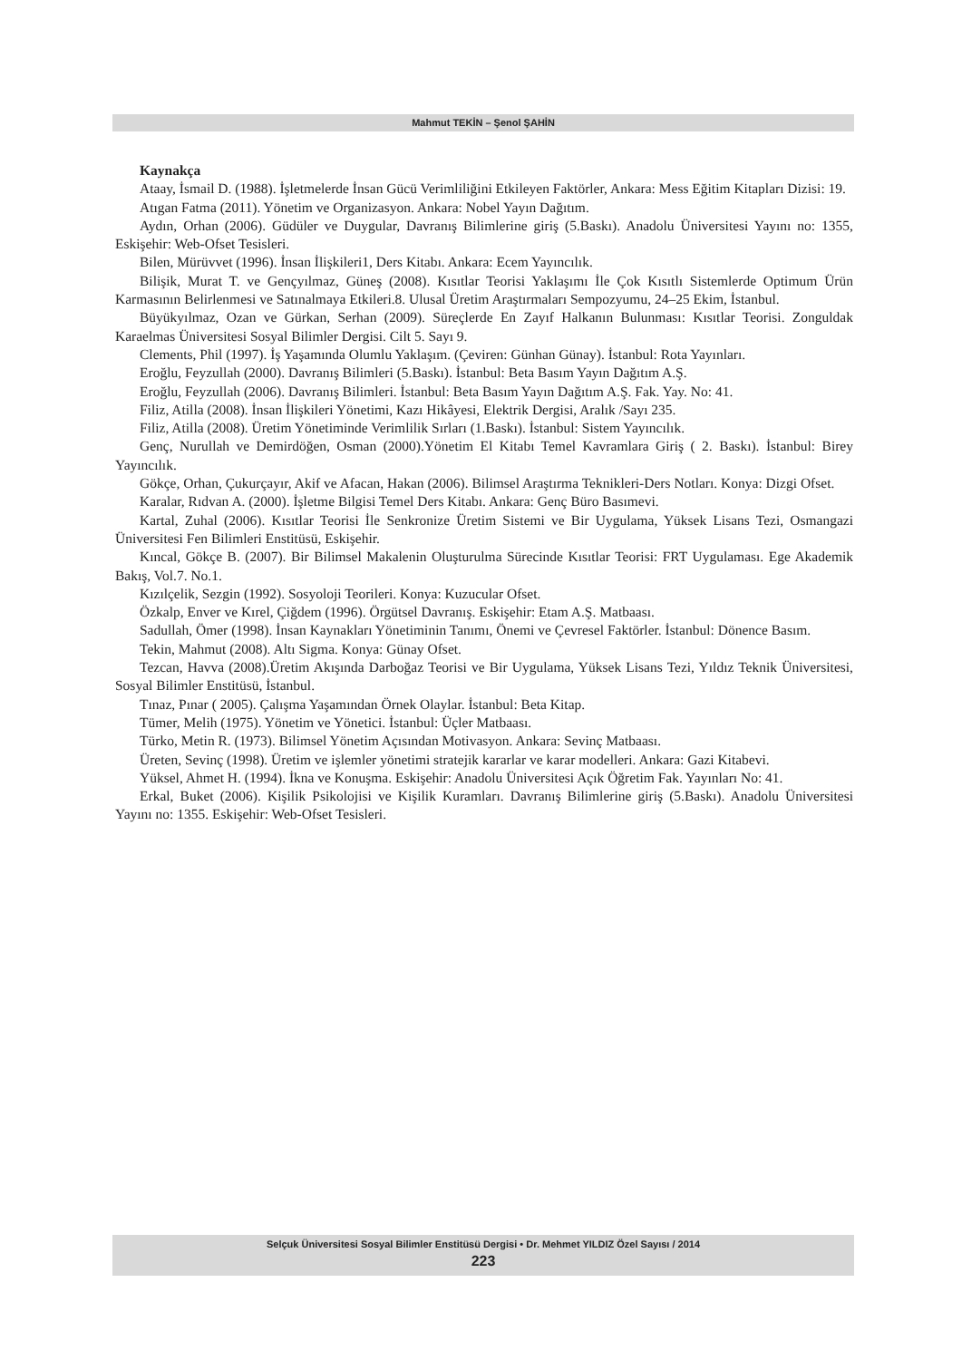Mahmut TEKİN – Şenol ŞAHİN
Kaynakça
Ataay, İsmail D. (1988). İşletmelerde İnsan Gücü Verimliliğini Etkileyen Faktörler, Ankara: Mess Eğitim Kitapları Dizisi: 19.
Atıgan Fatma (2011). Yönetim ve Organizasyon. Ankara: Nobel Yayın Dağıtım.
Aydın, Orhan (2006). Güdüler ve Duygular, Davranış Bilimlerine giriş (5.Baskı). Anadolu Üniversitesi Yayını no: 1355, Eskişehir: Web-Ofset Tesisleri.
Bilen, Mürüvvet (1996). İnsan İlişkileri1, Ders Kitabı. Ankara: Ecem Yayıncılık.
Bilişik, Murat T. ve Gençyılmaz, Güneş (2008). Kısıtlar Teorisi Yaklaşımı İle Çok Kısıtlı Sistemlerde Optimum Ürün Karmasının Belirlenmesi ve Satınalmaya Etkileri.8. Ulusal Üretim Araştırmaları Sempozyumu, 24–25 Ekim, İstanbul.
Büyükyılmaz, Ozan ve Gürkan, Serhan (2009). Süreçlerde En Zayıf Halkanın Bulunması: Kısıtlar Teorisi. Zonguldak Karaelmas Üniversitesi Sosyal Bilimler Dergisi. Cilt 5. Sayı 9.
Clements, Phil (1997). İş Yaşamında Olumlu Yaklaşım. (Çeviren: Günhan Günay). İstanbul: Rota Yayınları.
Eroğlu, Feyzullah (2000). Davranış Bilimleri (5.Baskı). İstanbul: Beta Basım Yayın Dağıtım A.Ş.
Eroğlu, Feyzullah (2006). Davranış Bilimleri. İstanbul: Beta Basım Yayın Dağıtım A.Ş. Fak. Yay. No: 41.
Filiz, Atilla (2008). İnsan İlişkileri Yönetimi, Kazı Hikâyesi, Elektrik Dergisi, Aralık /Sayı 235.
Filiz, Atilla (2008). Üretim Yönetiminde Verimlilik Sırları (1.Baskı). İstanbul: Sistem Yayıncılık.
Genç, Nurullah ve Demirdöğen, Osman (2000).Yönetim El Kitabı Temel Kavramlara Giriş ( 2. Baskı). İstanbul: Birey Yayıncılık.
Gökçe, Orhan, Çukurçayır, Akif ve Afacan, Hakan (2006). Bilimsel Araştırma Teknikleri-Ders Notları. Konya: Dizgi Ofset.
Karalar, Rıdvan A. (2000). İşletme Bilgisi Temel Ders Kitabı. Ankara: Genç Büro Basımevi.
Kartal, Zuhal (2006). Kısıtlar Teorisi İle Senkronize Üretim Sistemi ve Bir Uygulama, Yüksek Lisans Tezi, Osmangazi Üniversitesi Fen Bilimleri Enstitüsü, Eskişehir.
Kıncal, Gökçe B. (2007). Bir Bilimsel Makalenin Oluşturulma Sürecinde Kısıtlar Teorisi: FRT Uygulaması. Ege Akademik Bakış, Vol.7. No.1.
Kızılçelik, Sezgin (1992). Sosyoloji Teorileri. Konya: Kuzucular Ofset.
Özkalp, Enver ve Kırel, Çiğdem (1996). Örgütsel Davranış. Eskişehir: Etam A.Ş. Matbaası.
Sadullah, Ömer (1998). İnsan Kaynakları Yönetiminin Tanımı, Önemi ve Çevresel Faktörler. İstanbul: Dönence Basım.
Tekin, Mahmut (2008). Altı Sigma. Konya: Günay Ofset.
Tezcan, Havva (2008).Üretim Akışında Darboğaz Teorisi ve Bir Uygulama, Yüksek Lisans Tezi, Yıldız Teknik Üniversitesi, Sosyal Bilimler Enstitüsü, İstanbul.
Tınaz, Pınar ( 2005). Çalışma Yaşamından Örnek Olaylar. İstanbul: Beta Kitap.
Tümer, Melih (1975). Yönetim ve Yönetici. İstanbul: Üçler Matbaası.
Türko, Metin R. (1973). Bilimsel Yönetim Açısından Motivasyon. Ankara: Sevinç Matbaası.
Üreten, Sevinç (1998). Üretim ve işlemler yönetimi stratejik kararlar ve karar modelleri. Ankara: Gazi Kitabevi.
Yüksel, Ahmet H. (1994). İkna ve Konuşma. Eskişehir: Anadolu Üniversitesi Açık Öğretim Fak. Yayınları No: 41.
Erkal, Buket (2006). Kişilik Psikolojisi ve Kişilik Kuramları. Davranış Bilimlerine giriş (5.Baskı). Anadolu Üniversitesi Yayını no: 1355. Eskişehir: Web-Ofset Tesisleri.
Selçuk Üniversitesi Sosyal Bilimler Enstitüsü Dergisi • Dr. Mehmet YILDIZ Özel Sayısı / 2014
223